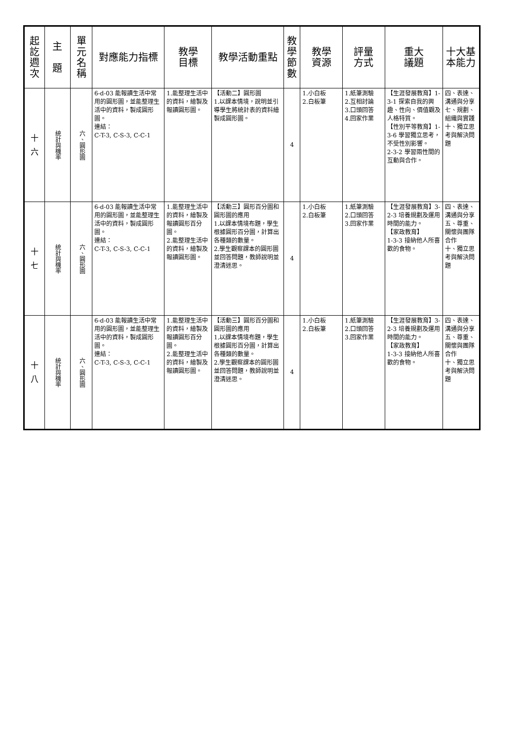| 起 訖 週 次 | 主 題 | 單 元 名 稱 | 對應能力指標 | 教學 目標 | 教學活動重點 | 教 學 節 數 | 教學 資源 | 評量 方式 | 重大 議題 | 十大基 本能力 |
| --- | --- | --- | --- | --- | --- | --- | --- | --- | --- | --- |
| 十 六 | 統計與機率 | 六、圓形圖 | 6-d-03 能報讀生活中常用的圓形圖，並能整理生活中的資料，製成圓形圖。 連結： C-T-3, C-S-3, C-C-1 | 1.能整理生活中的資料，繪製及報讀圓形圖。 | 【活動二】圓形圖 1.以課本情境，說明並引導學生將統計表的資料繪製成圓形圖。 | 4 | 1.小白板 2.白板筆 | 1.紙筆測驗 2.互相討論 3.口頭回答 4.回家作業 | 【生涯發展教育】1-3-1 探索自我的興趣、性向、價值觀及人格特質。 【性別平等教育】1-3-6 學習獨立思考，不受性別影響。 2-3-2 學習兩性間的互動與合作。 | 四、表達、溝通與分享 七、規劃、組織與實踐 十、獨立思考與解決問題 |
| 十 七 | 統計與機率 | 六、圓形圖 | 6-d-03 能報讀生活中常用的圓形圖，並能整理生活中的資料，製成圓形圖。 連結： C-T-3, C-S-3, C-C-1 | 1.能整理生活中的資料，繪製及報讀圓形百分圖。 2.能整理生活中的資料，繪製及報讀圓形圖。 | 【活動三】圓形百分圖和圓形圖的應用 1.以課本情境布題，學生根據圓形百分圖，計算出各種類的數量。 2.學生觀察課本的圓形圖並回答問題，教師說明並澄清迷思。 | 4 | 1.小白板 2.白板筆 | 1.紙筆測驗 2.口頭回答 3.回家作業 | 【生涯發展教育】3-2-3 培養規劃及運用時間的能力。 【家政教育】 1-3-3 接納他人所喜歡的食物。 | 四、表達、溝通與分享 五、尊重、關懷與團隊合作 十、獨立思考與解決問題 |
| 十 八 | 統計與機率 | 六、圓形圖 | 6-d-03 能報讀生活中常用的圓形圖，並能整理生活中的資料，製成圓形圖。 連結： C-T-3, C-S-3, C-C-1 | 1.能整理生活中的資料，繪製及報讀圓形百分圖。 2.能整理生活中的資料，繪製及報讀圓形圖。 | 【活動三】圓形百分圖和圓形圖的應用 1.以課本情境布題，學生根據圓形百分圖，計算出各種類的數量。 2.學生觀察課本的圓形圖並回答問題，教師說明並澄清迷思。 | 4 | 1.小白板 2.白板筆 | 1.紙筆測驗 2.口頭回答 3.回家作業 | 【生涯發展教育】3-2-3 培養規劃及運用時間的能力。 【家政教育】 1-3-3 接納他人所喜歡的食物。 | 四、表達、溝通與分享 五、尊重、關懷與團隊合作 十、獨立思考與解決問題 |